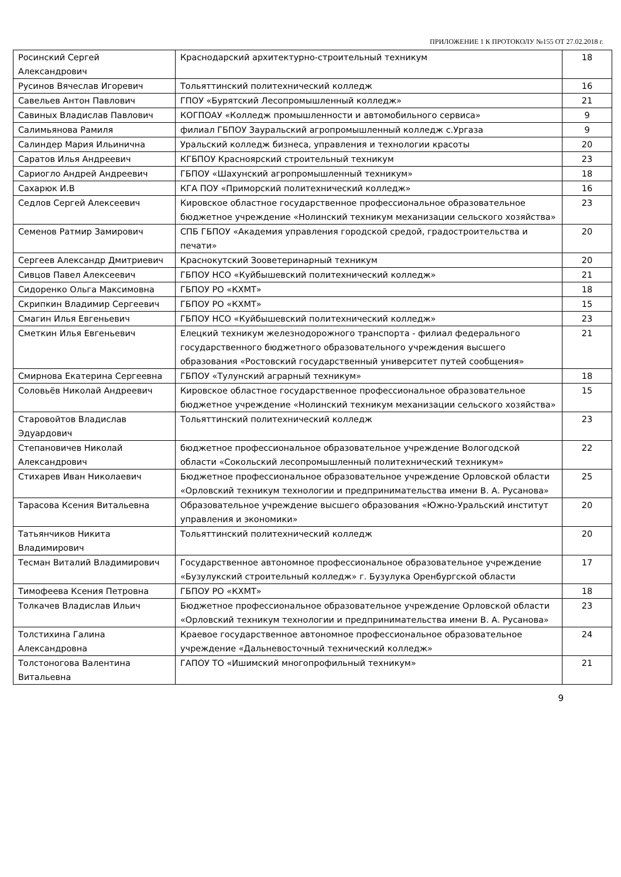ПРИЛОЖЕНИЕ 1 К ПРОТОКОЛУ №155 ОТ 27.02.2018 г.
| Росинский Сергей Александрович | Краснодарский архитектурно-строительный техникум | 18 |
| Русинов Вячеслав Игоревич | Тольяттинский политехнический колледж | 16 |
| Савельев Антон Павлович | ГПОУ «Бурятский Лесопромышленный колледж» | 21 |
| Савиных Владислав Павлович | КОГПОАУ «Колледж промышленности и автомобильного сервиса» | 9 |
| Салимьянова Рамиля | филиал ГБПОУ Зауральский агропромышленный колледж с.Ургаза | 9 |
| Салиндер Мария Ильинична | Уральский колледж бизнеса, управления и технологии красоты | 20 |
| Саратов Илья Андреевич | КГБПОУ Красноярский строительный техникум | 23 |
| Сариогло Андрей Андреевич | ГБПОУ «Шахунский агропромышленный техникум» | 18 |
| Сахарюк И.В | КГА ПОУ «Приморский политехнический колледж» | 16 |
| Седлов Сергей Алексеевич | Кировское областное государственное профессиональное образовательное бюджетное учреждение «Нолинский техникум механизации сельского хозяйства» | 23 |
| Семенов Ратмир Замирович | СПБ ГБПОУ «Академия управления городской средой, градостроительства и печати» | 20 |
| Сергеев Александр Дмитриевич | Краснокутский Зооветеринарный техникум | 20 |
| Сивцов Павел Алексеевич | ГБПОУ НСО «Куйбышевский политехнический колледж» | 21 |
| Сидоренко Ольга Максимовна | ГБПОУ РО «КХМТ» | 18 |
| Скрипкин Владимир Сергеевич | ГБПОУ РО «КХМТ» | 15 |
| Смагин Илья Евгеньевич | ГБПОУ НСО «Куйбышевский политехнический колледж» | 23 |
| Сметкин Илья Евгеньевич | Елецкий техникум железнодорожного транспорта - филиал федерального государственного бюджетного образовательного учреждения высшего образования «Ростовский государственный университет путей сообщения» | 21 |
| Смирнова Екатерина Сергеевна | ГБПОУ «Тулунский аграрный техникум» | 18 |
| Соловьёв Николай Андреевич | Кировское областное государственное профессиональное образовательное бюджетное учреждение «Нолинский техникум механизации сельского хозяйства» | 15 |
| Старовойтов Владислав Эдуардович | Тольяттинский политехнический колледж | 23 |
| Степановичев Николай Александрович | бюджетное профессиональное образовательное учреждение Вологодской области «Сокольский лесопромышленный политехнический техникум» | 22 |
| Стихарев Иван Николаевич | Бюджетное профессиональное образовательное учреждение Орловской области «Орловский техникум технологии и предпринимательства имени В. А. Русанова» | 25 |
| Тарасова Ксения Витальевна | Образовательное учреждение высшего образования «Южно-Уральский институт управления и экономики» | 20 |
| Татьянчиков Никита Владимирович | Тольяттинский политехнический колледж | 20 |
| Тесман Виталий Владимирович | Государственное автономное профессиональное образовательное учреждение «Бузулукский строительный колледж» г. Бузулука Оренбургской области | 17 |
| Тимофеева Ксения Петровна | ГБПОУ РО «КХМТ» | 18 |
| Толкачев Владислав Ильич | Бюджетное профессиональное образовательное учреждение Орловской области «Орловский техникум технологии и предпринимательства имени В. А. Русанова» | 23 |
| Толстихина Галина Александровна | Краевое государственное автономное профессиональное образовательное учреждение «Дальневосточный технический колледж» | 24 |
| Толстоногова Валентина Витальевна | ГАПОУ ТО «Ишимский многопрофильный техникум» | 21 |
9